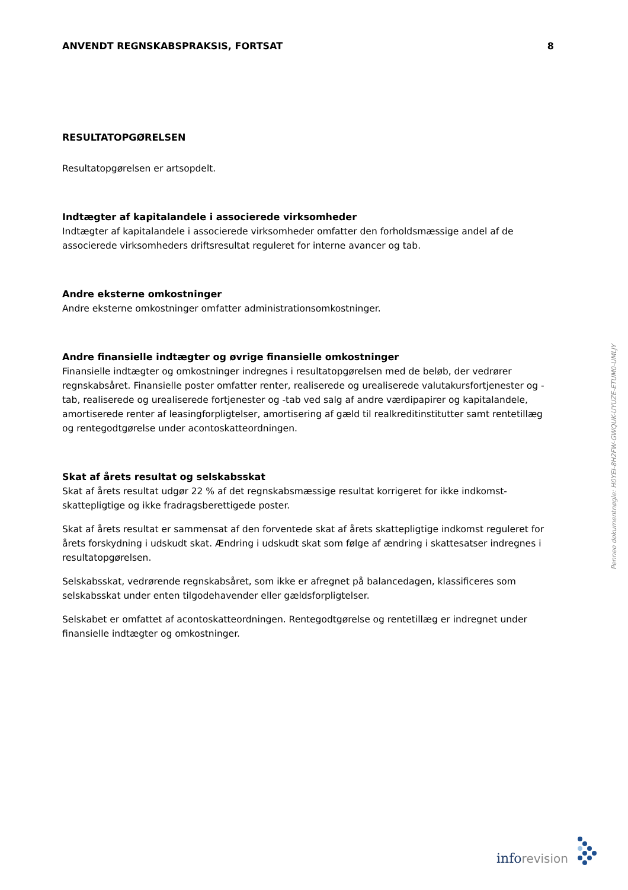ANVENDT REGNSKABSPRAKSIS, FORTSAT 8
RESULTATOPGØRELSEN
Resultatopgørelsen er artsopdelt.
Indtægter af kapitalandele i associerede virksomheder
Indtægter af kapitalandele i associerede virksomheder omfatter den forholdsmæssige andel af de associerede virksomheders driftsresultat reguleret for interne avancer og tab.
Andre eksterne omkostninger
Andre eksterne omkostninger omfatter administrationsomkostninger.
Andre finansielle indtægter og øvrige finansielle omkostninger
Finansielle indtægter og omkostninger indregnes i resultatopgørelsen med de beløb, der vedrører regnskabsåret. Finansielle poster omfatter renter, realiserede og urealiserede valutakurs­fortjenester og -tab, realiserede og urealiserede fortjenester og -tab ved salg af andre værdi­papirer og kapitalandele, amortiserede renter af leasingforpligtelser, amortisering af gæld til realkreditinstitutter samt rentetillæg og rentegodtgørelse under acontoskatteordningen.
Skat af årets resultat og selskabsskat
Skat af årets resultat udgør 22 % af det regnskabsmæssige resultat korrigeret for ikke indkomst­skattepligtige og ikke fradragsberettigede poster.
Skat af årets resultat er sammensat af den forventede skat af årets skattepligtige indkomst reguleret for årets forskydning i udskudt skat. Ændring i udskudt skat som følge af ændring i skattesatser indregnes i resultatopgørelsen.
Selskabsskat, vedrørende regnskabsåret, som ikke er afregnet på balancedagen, klassificeres som selskabsskat under enten tilgodehavender eller gældsforpligtelser.
Selskabet er omfattet af acontoskatteordningen. Rentegodtgørelse og rentetillæg er indregnet un­der finansielle indtægter og omkostninger.
Penneo dokumentnøgle: H0YEI-8H2FW-GWQUK-UYUZE-ETUM0-UMLJY
inforevision